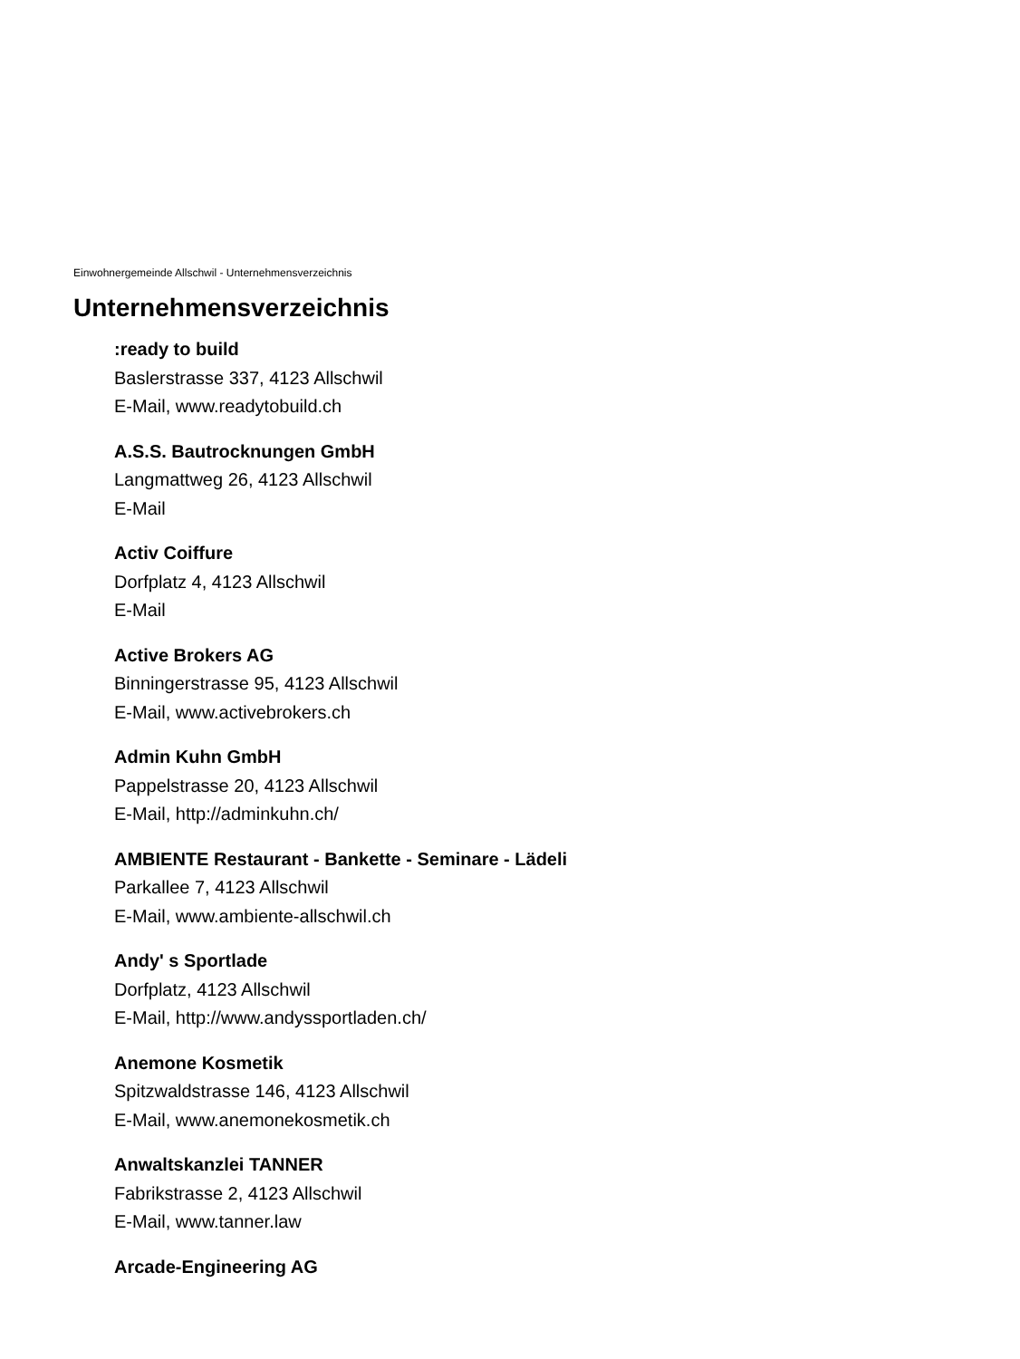Einwohnergemeinde Allschwil - Unternehmensverzeichnis
Unternehmensverzeichnis
:ready to build
Baslerstrasse 337, 4123 Allschwil
E-Mail, www.readytobuild.ch
A.S.S. Bautrocknungen GmbH
Langmattweg 26, 4123 Allschwil
E-Mail
Activ Coiffure
Dorfplatz 4, 4123 Allschwil
E-Mail
Active Brokers AG
Binningerstrasse 95, 4123 Allschwil
E-Mail, www.activebrokers.ch
Admin Kuhn GmbH
Pappelstrasse 20, 4123 Allschwil
E-Mail, http://adminkuhn.ch/
AMBIENTE Restaurant - Bankette - Seminare - Lädeli
Parkallee 7, 4123 Allschwil
E-Mail, www.ambiente-allschwil.ch
Andy' s Sportlade
Dorfplatz, 4123 Allschwil
E-Mail, http://www.andyssportladen.ch/
Anemone Kosmetik
Spitzwaldstrasse 146, 4123 Allschwil
E-Mail, www.anemonekosmetik.ch
Anwaltskanzlei TANNER
Fabrikstrasse 2, 4123 Allschwil
E-Mail, www.tanner.law
Arcade-Engineering AG